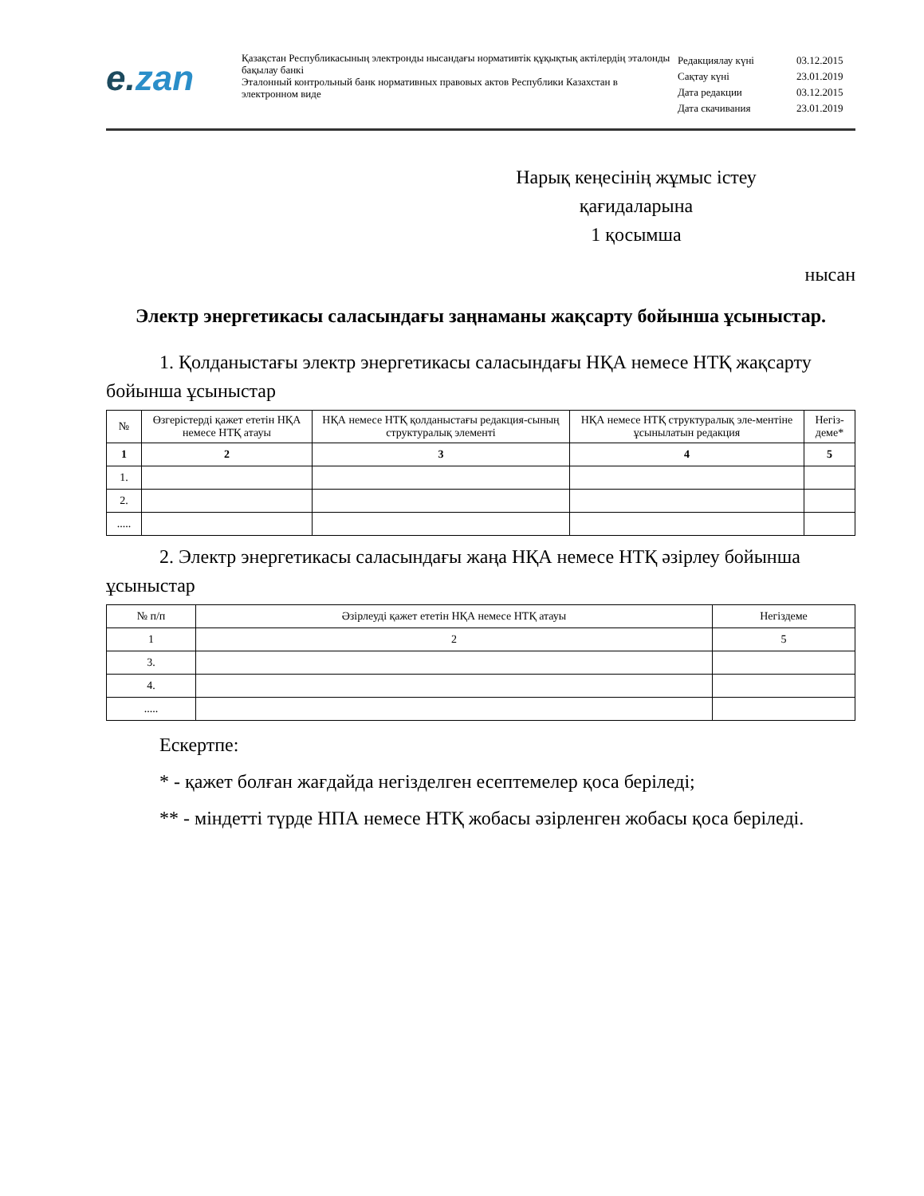e. zan
Қазақстан Республикасының электронды нысандағы нормативтік құқықтық актілердің эталонды бақылау банкі
Эталонный контрольный банк нормативных правовых актов Республики Казахстан в электронном виде
| Редакциялау күні | 03.12.2015 |
| Сақтау күні | 23.01.2019 |
| Дата редакции | 03.12.2015 |
| Дата скачивания | 23.01.2019 |
Нарық кеңесінің жұмыс істеу қағидаларына
1 қосымша
нысан
Электр энергетикасы саласындағы заңнаманы жақсарту бойынша ұсыныстар.
1. Қолданыстағы электр энергетикасы саласындағы НҚА немесе НТҚ жақсарту бойынша ұсыныстар
| № | Өзгерістерді қажет ететін НҚА немесе НТҚ атауы | НҚА немесе НТҚ қолданыстағы редакция-сының структуралық элементі | НҚА немесе НТҚ структуралық эле-ментіне ұсынылатын редакция | Негіз-деме* |
| --- | --- | --- | --- | --- |
| 1 | 2 | 3 | 4 | 5 |
| 1. | | | | |
| 2. | | | | |
| ..... | | | | |
2. Электр энергетикасы саласындағы жаңа НҚА немесе НТҚ әзірлеу бойынша ұсыныстар
| № п/п | Әзірлеуді қажет ететін НҚА немесе НТҚ атауы | Негіздеме |
| 1 | 2 | 5 |
| 3. | | |
| 4. | | |
| ..... | | |
Ескертпе:
* - қажет болған жағдайда негізделген есептемелер қоса беріледі;
** - міндетті түрде НПА немесе НТҚ жобасы әзірленген жобасы қоса беріледі.